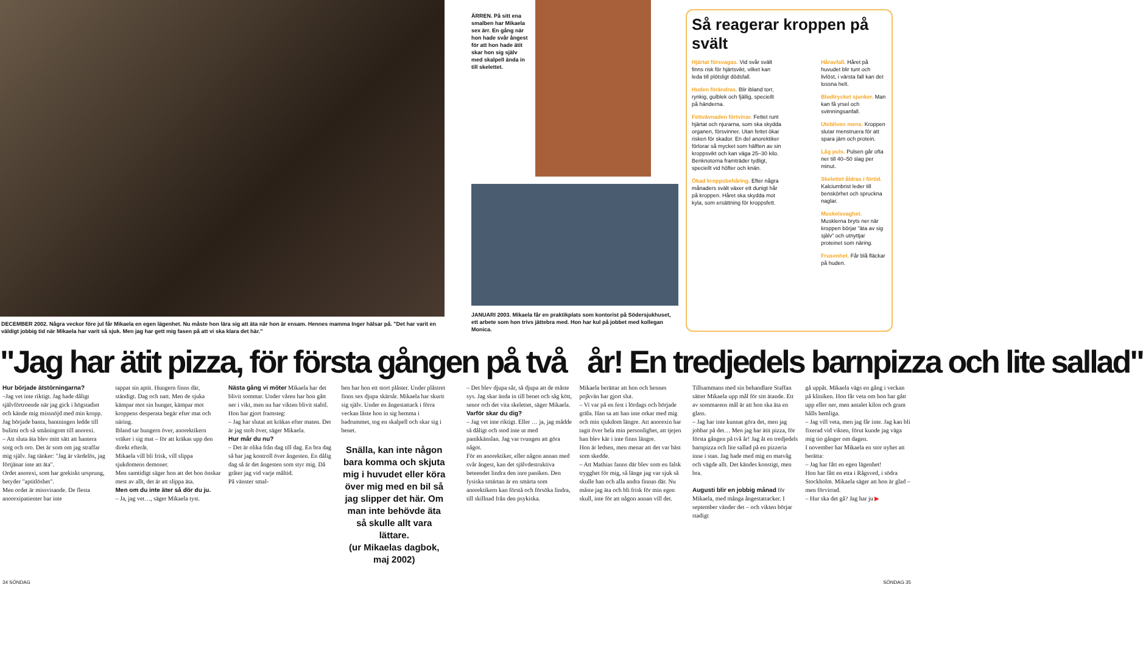DECEMBER 2002. Några veckor före jul får Mikaela en egen lägenhet. Nu måste hon lära sig att äta när hon är ensam. Hennes mamma Inger hälsar på. "Det har varit en väldigt jobbig tid när Mikaela har varit så sjuk. Men jag har gett mig fasen på att vi ska klara det här."
ÄRREN. På sitt ena smalben har Mikaela sex ärr. En gång när hon hade svår ångest för att hon hade ätit skar hon sig själv med skalpell ända in till skelettet.
JANUARI 2003. Mikaela får en praktikplats som kontorist på Södersjukhuset, ett arbete som hon trivs jättebra med. Hon har kul på jobbet med kollegan Monica.
Så reagerar kroppen på svält
Hjärtat försvagas. Vid svår svält finns risk för hjärtsvikt, vilket kan leda till plötsligt dödsfall.
Huden förändras. Blir ibland torr, rynkig, gulblek och fjällig, speciellt på händerna.
Fettvävnaden förtvinar. Fettet runt hjärtat och njurarna, som ska skydda organen, försvinner. Utan fettet ökar risken för skador. En del anorektiker förlorar så mycket som hälften av sin kroppsvikt och kan väga 25–30 kilo. Benknotorna framträder tydligt, speciellt vid höfter och knän.
Ökad kroppsbehåring. Efter några månaders svält växer ett dunigt hår på kroppen. Håret ska skydda mot kyla, som ersättning för kroppsfett.
Håravfall. Håret på huvudet blir tunt och livlöst, i värsta fall kan det lossna helt.
Blodtrycket sjunker. Man kan få yrsel och svimningsanfall.
Utebliven mens. Kroppen slutar menstruera för att spara järn och protein.
Låg puls. Pulsen går ofta ner till 40–50 slag per minut.
Skelettet åldras i förtid. Kalciumbrist leder till benskörhet och spruckna naglar.
Muskelsvaghet. Musklerna bryts ner när kroppen börjar "äta av sig själv" och utnyttjar proteinet som näring.
Frusenhet. Får blå fläckar på huden.
"Jag har ätit pizza, för första gången på två år! En tredjedels barnpizza och lite sallad"
Hur började ätstörningarna?
–Jag vet inte riktigt. Jag hade dåligt självförtroende när jag gick i högstadiet och kände mig missnöjd med min kropp. Jag började banta, bantningen ledde till bulimi och så småningom till anorexi.
– Att sluta äta blev mitt sätt att hantera sorg och oro. Det är som om jag straffar mig själv. Jag tänker: "Jag är värdelös, jag förtjänar inte att äta".
Ordet anorexi, som har grekiskt ursprung, betyder "aptitlöshet".
Men ordet är missvisande. De flesta anorexipatienter har inte
tappat sin aptit. Hungern finns där, ständigt. Dag och natt. Men de sjuka kämpar mot sin hunger, kämpar mot kroppens desperata begär efter mat och näring.
Ibland tar hungern över, anorektikern vräker i sig mat – för att kräkas upp den direkt efteråt.
Mikaela vill bli frisk, vill slippa sjukdomens demoner.
Men samtidigt säger hon att det hon önskar mest av allt, det är att slippa äta.
Men om du inte äter så dör du ju.
– Ja, jag vet…, säger Mikaela tyst.
Nästa gång vi möter Mikaela har det blivit sommar. Under våren har hon gått ner i vikt, men nu har vikten blivit stabil. Hon har gjort framsteg:
– Jag har slutat att kräkas efter maten. Det är jag stolt över, säger Mikaela.
Hur mår du nu?
– Det är olika från dag till dag. En bra dag så har jag kontroll över ångesten. En dålig dag så är det ångesten som styr mig. Då gråter jag vid varje måltid.
På vänster smal-
ben har hon ett stort plåster. Under plåstret finns sex djupa skärsår. Mikaela har skurit sig själv. Under en ångestattack i förra veckan låste hon in sig hemma i badrummet, tog en skalpell och skar sig i benet.
Snälla, kan inte någon bara komma och skjuta mig i huvudet eller köra över mig med en bil så jag slipper det här. Om man inte behövde äta så skulle allt vara lättare.
(ur Mikaelas dagbok, maj 2002)
– Det blev djupa sår, så djupa att de måste sys. Jag skar ända in till benet och såg kött, senor och det vita skelettet, säger Mikaela.
Varför skar du dig?
– Jag vet inte riktigt. Eller … ja, jag mådde så dåligt och stod inte ut med panikkänslan. Jag var tvungen att göra något.
För en anorektiker, eller någon annan med svår ångest, kan det självdestruktiva beteendet lindra den inre paniken. Den fysiska smärtan är en smärta som anorektikern kan förstå och försöka lindra, till skillnad från den psykiska.
Mikaela berättar att hon och hennes pojkvän har gjort slut.
– Vi var på en fest i lördags och började gräla. Han sa att han inte orkar med mig och min sjukdom längre. Att anorexin har tagit över hela min personlighet, att tjejen han blev kär i inte finns längre.
Hon är ledsen, men menar att det var bäst som skedde.
– Att Mathias fanns där blev som en falsk trygghet för mig, så länge jag var sjuk så skulle han och alla andra finnas där. Nu måste jag äta och bli frisk för min egen skull, inte för att någon annan vill det.
Tillsammans med sin behandlare Staffan sätter Mikaela upp mål för sitt ätande. Ett av sommarens mål är att hon ska äta en glass.
– Jag har inte kunnat göra det, men jag jobbar på det… Men jag har ätit pizza, för första gången på två år! Jag åt en tredjedels barnpizza och lite sallad på en pizzeria inne i stan. Jag hade med mig en matvåg och vägde allt. Det kändes konstigt, men bra.
Augusti blir en jobbig månad för Mikaela, med många ångestattacker. I september vänder det – och vikten börjar stadigt
gå uppåt. Mikaela vägs en gång i veckan på kliniken. Hon får veta om hon har gått upp eller ner, men antalet kilon och gram hålls hemliga.
– Jag vill veta, men jag får inte. Jag kan bli fixerad vid vikten, förut kunde jag väga mig tio gånger om dagen.
I november har Mikaela en stor nyhet att berätta:
– Jag har fått en egen lägenhet!
Hon har fått en etta i Rågsved, i södra Stockholm. Mikaela säger att hon är glad – men förvirrad.
– Hur ska det gå? Jag har ju ▶
34 SÖNDAG SÖNDAG 35